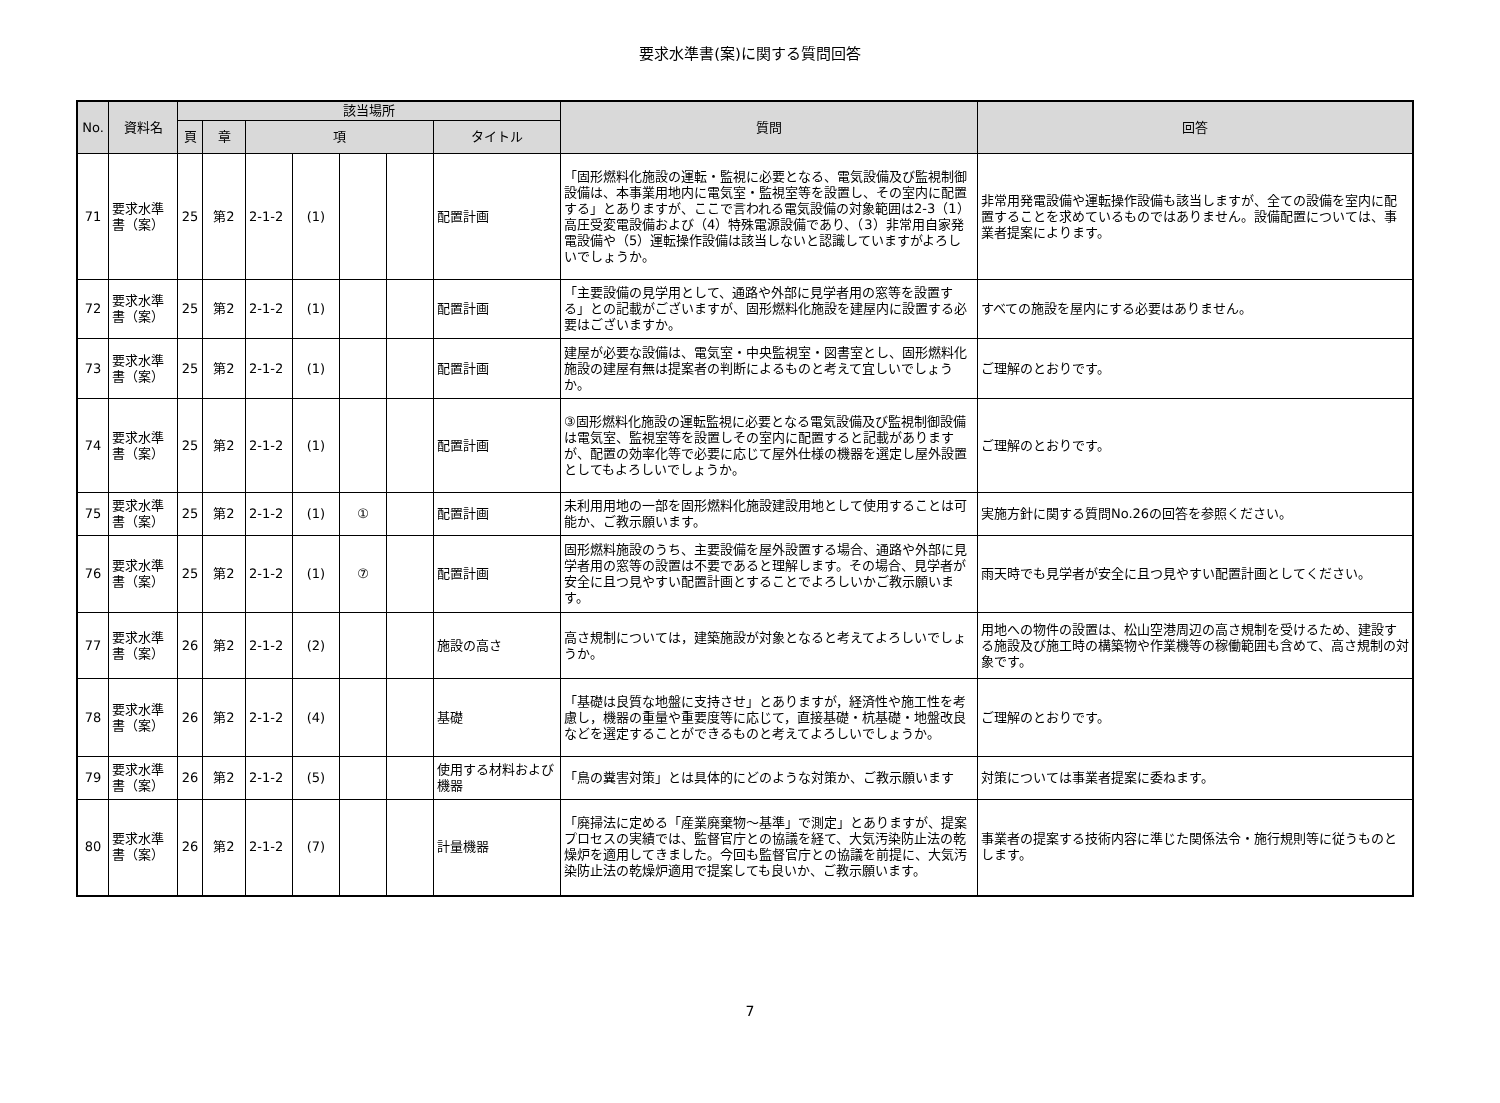要求水準書(案)に関する質問回答
| No. | 資料名 | 該当場所 | | | | | | | 質問 | 回答 |
| --- | --- | --- | --- | --- | --- | --- | --- | --- | --- | --- |
| | | 頁 | 章 | 項 | | | | タイトル | | |
| 71 | 要求水準書（案） | 25 | 第2 | 2-1-2 | (1) | | | 配置計画 | 「固形燃料化施設の運転・監視に必要となる、電気設備及び監視制御設備は、本事業用地内に電気室・監視室等を設置し、その室内に配置する」とありますが、ここで言われる電気設備の対象範囲は2-3（1）高圧受変電設備および（4）特殊電源設備であり、（3）非常用自家発電設備や（5）運転操作設備は該当しないと認識していますがよろしいでしょうか。 | 非常用発電設備や運転操作設備も該当しますが、全ての設備を室内に配置することを求めているものではありません。設備配置については、事業者提案によります。 |
| 72 | 要求水準書（案） | 25 | 第2 | 2-1-2 | (1) | | | 配置計画 | 「主要設備の見学用として、通路や外部に見学者用の窓等を設置する」との記載がございますが、固形燃料化施設を建屋内に設置する必要はございますか。 | すべての施設を屋内にする必要はありません。 |
| 73 | 要求水準書（案） | 25 | 第2 | 2-1-2 | (1) | | | 配置計画 | 建屋が必要な設備は、電気室・中央監視室・図書室とし、固形燃料化施設の建屋有無は提案者の判断によるものと考えて宜しいでしょうか。 | ご理解のとおりです。 |
| 74 | 要求水準書（案） | 25 | 第2 | 2-1-2 | (1) | | | 配置計画 | ③固形燃料化施設の運転監視に必要となる電気設備及び監視制御設備は電気室、監視室等を設置しその室内に配置すると記載がありますが、配置の効率化等で必要に応じて屋外仕様の機器を選定し屋外設置としてもよろしいでしょうか。 | ご理解のとおりです。 |
| 75 | 要求水準書（案） | 25 | 第2 | 2-1-2 | (1) | ① | | 配置計画 | 未利用用地の一部を固形燃料化施設建設用地として使用することは可能か、ご教示願います。 | 実施方針に関する質問No.26の回答を参照ください。 |
| 76 | 要求水準書（案） | 25 | 第2 | 2-1-2 | (1) | ⑦ | | 配置計画 | 固形燃料施設のうち、主要設備を屋外設置する場合、通路や外部に見学者用の窓等の設置は不要であると理解します。その場合、見学者が安全に且つ見やすい配置計画とすることでよろしいかご教示願います。 | 雨天時でも見学者が安全に且つ見やすい配置計画としてください。 |
| 77 | 要求水準書（案） | 26 | 第2 | 2-1-2 | (2) | | | 施設の高さ | 高さ規制については，建築施設が対象となると考えてよろしいでしょうか。 | 用地への物件の設置は、松山空港周辺の高さ規制を受けるため、建設する施設及び施工時の構築物や作業機等の稼働範囲も含めて、高さ規制の対象です。 |
| 78 | 要求水準書（案） | 26 | 第2 | 2-1-2 | (4) | | | 基礎 | 「基礎は良質な地盤に支持させ」とありますが，経済性や施工性を考慮し，機器の重量や重要度等に応じて，直接基礎・杭基礎・地盤改良などを選定することができるものと考えてよろしいでしょうか。 | ご理解のとおりです。 |
| 79 | 要求水準書（案） | 26 | 第2 | 2-1-2 | (5) | | | 使用する材料および機器 | 「鳥の糞害対策」とは具体的にどのような対策か、ご教示願います | 対策については事業者提案に委ねます。 |
| 80 | 要求水準書（案） | 26 | 第2 | 2-1-2 | (7) | | | 計量機器 | 「廃掃法に定める「産業廃棄物～基準」で測定」とありますが、提案プロセスの実績では、監督官庁との協議を経て、大気汚染防止法の乾燥炉を適用してきました。今回も監督官庁との協議を前提に、大気汚染防止法の乾燥炉適用で提案しても良いか、ご教示願います。 | 事業者の提案する技術内容に準じた関係法令・施行規則等に従うものとします。 |
7